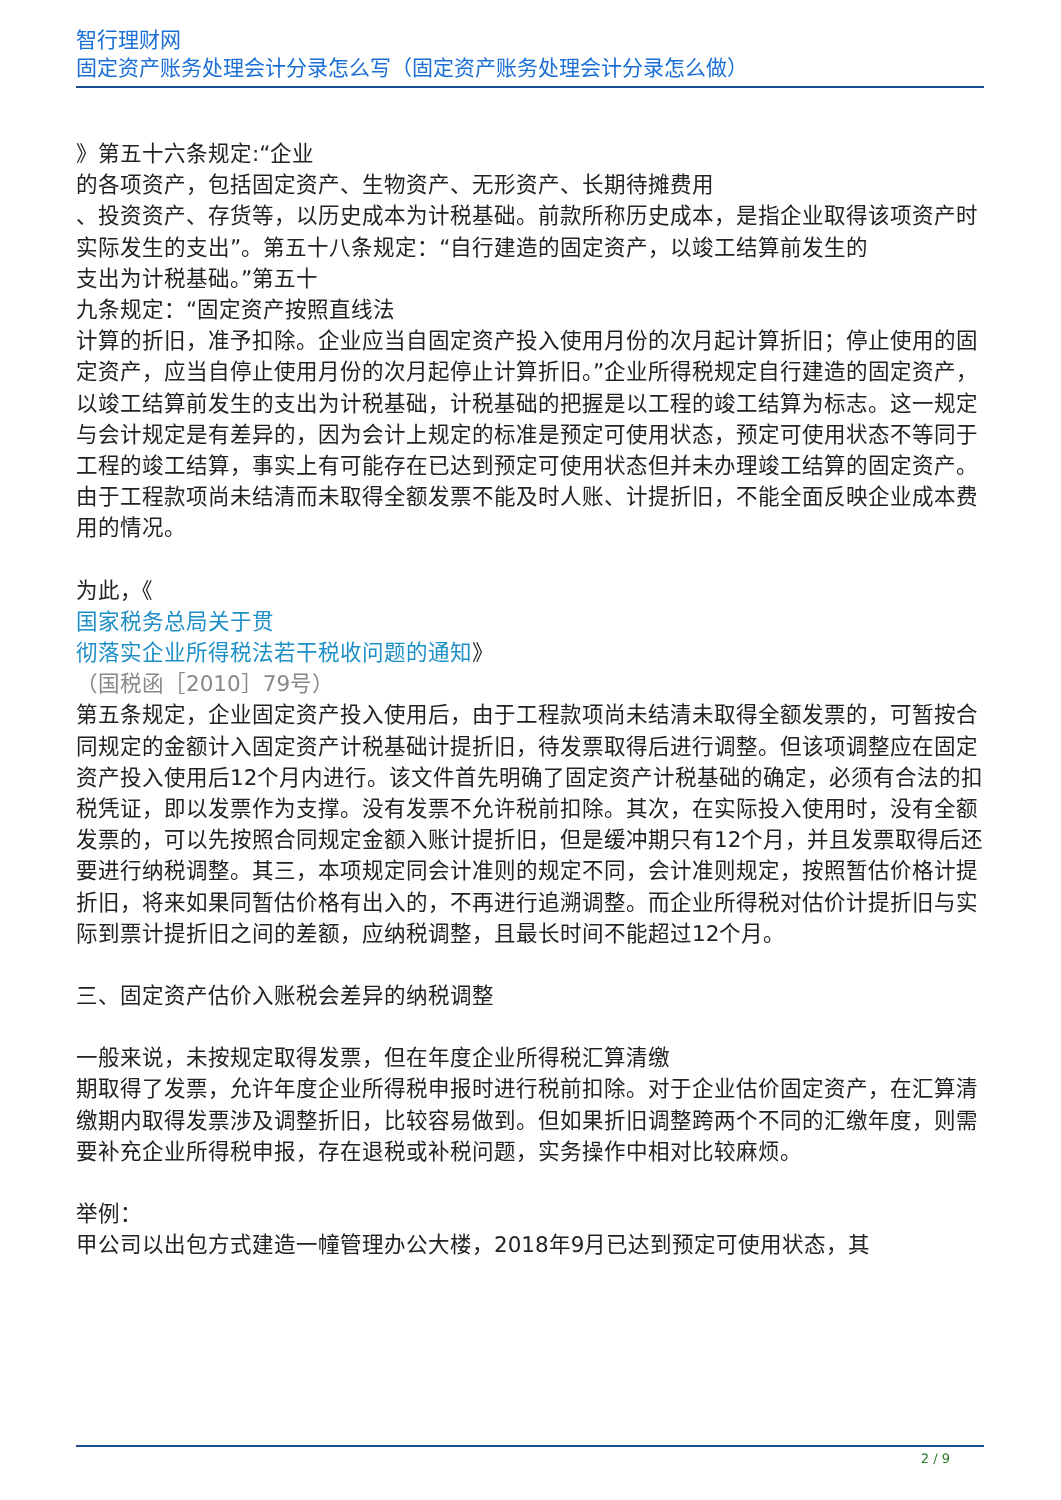智行理财网
固定资产账务处理会计分录怎么写（固定资产账务处理会计分录怎么做）
》第五十六条规定:“企业
的各项资产，包括固定资产、生物资产、无形资产、长期待摊费用
、投资资产、存货等，以历史成本为计税基础。前款所称历史成本，是指企业取得该项资产时实际发生的支出”。第五十八条规定：“自行建造的固定资产，以竣工结算前发生的
支出为计税基础。”第五十
九条规定：“固定资产按照直线法
计算的折旧，准予扣除。企业应当自固定资产投入使用月份的次月起计算折旧；停止使用的固定资产，应当自停止使用月份的次月起停止计算折旧。”企业所得税规定自行建造的固定资产，以竣工结算前发生的支出为计税基础，计税基础的把握是以工程的竣工结算为标志。这一规定与会计规定是有差异的，因为会计上规定的标准是预定可使用状态，预定可使用状态不等同于工程的竣工结算，事实上有可能存在已达到预定可使用状态但并未办理竣工结算的固定资产。由于工程款项尚未结清而未取得全额发票不能及时人账、计提折旧，不能全面反映企业成本费用的情况。
为此，《
国家税务总局关于贯
彻落实企业所得税法若干税收问题的通知》
（国税函［2010］79号）
第五条规定，企业固定资产投入使用后，由于工程款项尚未结清未取得全额发票的，可暂按合同规定的金额计入固定资产计税基础计提折旧，待发票取得后进行调整。但该项调整应在固定资产投入使用后12个月内进行。该文件首先明确了固定资产计税基础的确定，必须有合法的扣税凭证，即以发票作为支撑。没有发票不允许税前扣除。其次，在实际投入使用时，没有全额发票的，可以先按照合同规定金额入账计提折旧，但是缓冲期只有12个月，并且发票取得后还要进行纳税调整。其三，本项规定同会计准则的规定不同，会计准则规定，按照暂估价格计提折旧，将来如果同暂估价格有出入的，不再进行追溯调整。而企业所得税对估价计提折旧与实际到票计提折旧之间的差额，应纳税调整，且最长时间不能超过12个月。
三、固定资产估价入账税会差异的纳税调整
一般来说，未按规定取得发票，但在年度企业所得税汇算清缴
期取得了发票，允许年度企业所得税申报时进行税前扣除。对于企业估价固定资产，在汇算清缴期内取得发票涉及调整折旧，比较容易做到。但如果折旧调整跨两个不同的汇缴年度，则需要补充企业所得税申报，存在退税或补税问题，实务操作中相对比较麻烦。
举例：
甲公司以出包方式建造一幢管理办公大楼，2018年9月已达到预定可使用状态，其
2 / 9